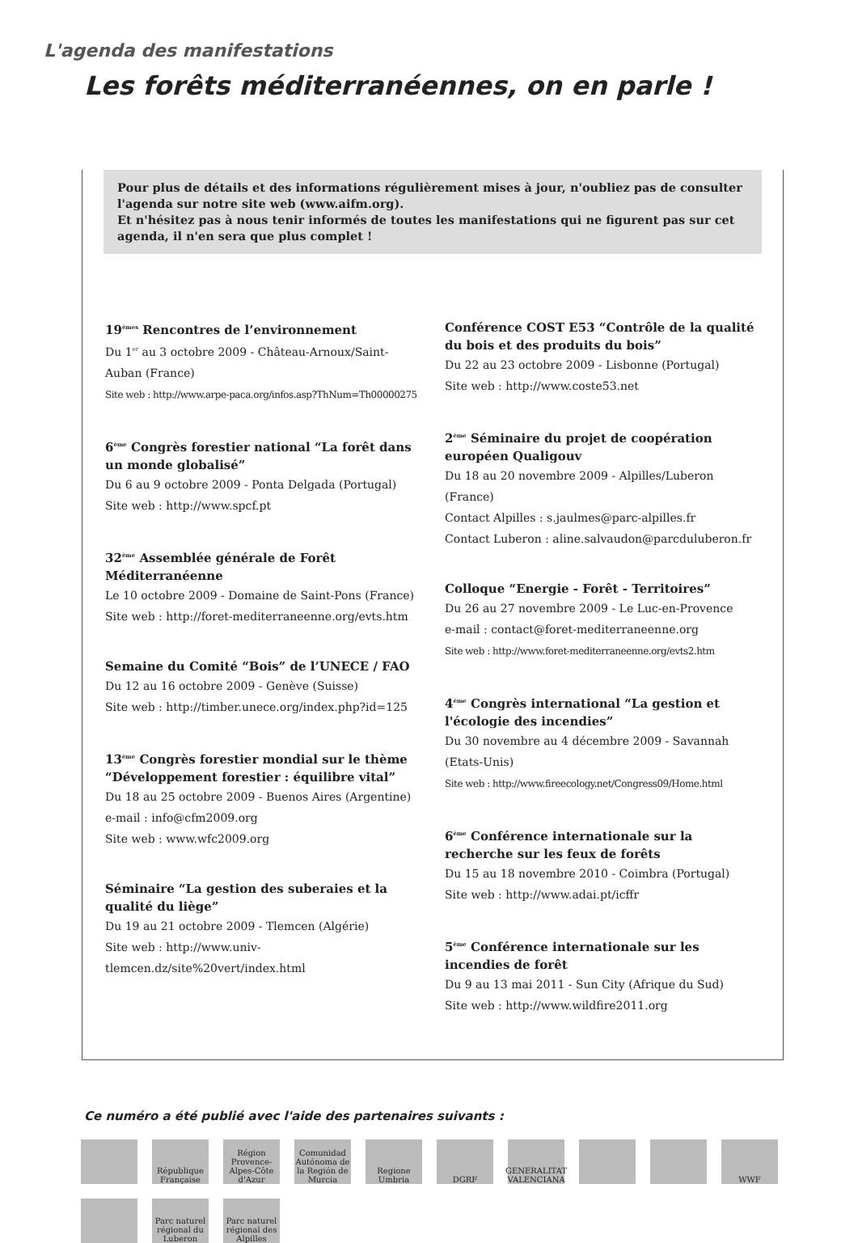L'agenda des manifestations
Les forêts méditerranéennes, on en parle !
Pour plus de détails et des informations régulièrement mises à jour, n'oubliez pas de consulter l'agenda sur notre site web (www.aifm.org).
Et n'hésitez pas à nous tenir informés de toutes les manifestations qui ne figurent pas sur cet agenda, il n'en sera que plus complet !
19<sup>èmes</sup> Rencontres de l’environnement
Du 1<sup>er</sup> au 3 octobre 2009 - Château-Arnoux/Saint-Auban (France)
Site web : http://www.arpe-paca.org/infos.asp?ThNum=Th00000275
6<sup>ème</sup> Congrès forestier national “La forêt dans un monde globalisé”
Du 6 au 9 octobre 2009 - Ponta Delgada (Portugal)
Site web : http://www.spcf.pt
32<sup>ème</sup> Assemblée générale de Forêt Méditerranéenne
Le 10 octobre 2009 - Domaine de Saint-Pons (France)
Site web : http://foret-mediterraneenne.org/evts.htm
Semaine du Comité “Bois” de l’UNECE / FAO
Du 12 au 16 octobre 2009 - Genève (Suisse)
Site web : http://timber.unece.org/index.php?id=125
13<sup>ème</sup> Congrès forestier mondial sur le thème “Développement forestier : équilibre vital”
Du 18 au 25 octobre 2009 - Buenos Aires (Argentine)
e-mail : info@cfm2009.org
Site web : www.wfc2009.org
Séminaire “La gestion des suberaies et la qualité du liège”
Du 19 au 21 octobre 2009 - Tlemcen (Algérie)
Site web : http://www.univ-tlemcen.dz/site%20vert/index.html
Conférence COST E53 “Contrôle de la qualité du bois et des produits du bois”
Du 22 au 23 octobre 2009 - Lisbonne (Portugal)
Site web : http://www.coste53.net
2<sup>ème</sup> Séminaire du projet de coopération européen Qualigouv
Du 18 au 20 novembre 2009 - Alpilles/Luberon (France)
Contact Alpilles : s.jaulmes@parc-alpilles.fr
Contact Luberon : aline.salvaudon@parcduluberon.fr
Colloque “Energie - Forêt - Territoires”
Du 26 au 27 novembre 2009 - Le Luc-en-Provence
e-mail : contact@foret-mediterraneenne.org
Site web : http://www.foret-mediterraneenne.org/evts2.htm
4<sup>ème</sup> Congrès international “La gestion et l'écologie des incendies”
Du 30 novembre au 4 décembre 2009 - Savannah (Etats-Unis)
Site web : http://www.fireecology.net/Congress09/Home.html
6<sup>ème</sup> Conférence internationale sur la recherche sur les feux de forêts
Du 15 au 18 novembre 2010 - Coimbra (Portugal)
Site web : http://www.adai.pt/icffr
5<sup>ème</sup> Conférence internationale sur les incendies de forêt
Du 9 au 13 mai 2011 - Sun City (Afrique du Sud)
Site web : http://www.wildfire2011.org
Ce numéro a été publié avec l'aide des partenaires suivants :
République Française
Région Provence-Alpes-Côte d'Azur
Comunidad Autónoma de la Región de Murcia
Regione Umbria
DGRF
GENERALITAT VALENCIANA
WWF
Parc naturel régional du Luberon
Parc naturel régional des Alpilles